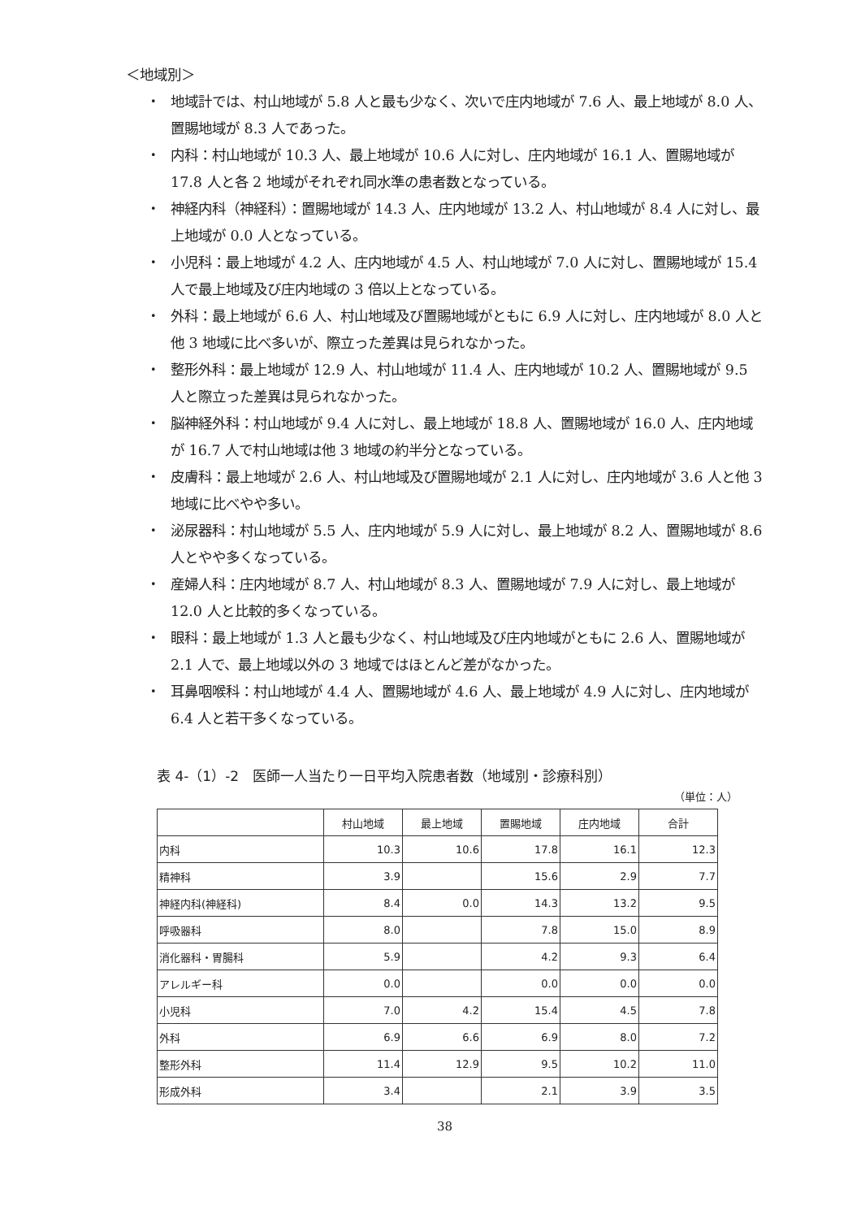＜地域別＞
・ 地域計では、村山地域が 5.8 人と最も少なく、次いで庄内地域が 7.6 人、最上地域が 8.0 人、置賜地域が 8.3 人であった。
・ 内科：村山地域が 10.3 人、最上地域が 10.6 人に対し、庄内地域が 16.1 人、置賜地域が 17.8 人と各 2 地域がそれぞれ同水準の患者数となっている。
・ 神経内科（神経科）：置賜地域が 14.3 人、庄内地域が 13.2 人、村山地域が 8.4 人に対し、最上地域が 0.0 人となっている。
・ 小児科：最上地域が 4.2 人、庄内地域が 4.5 人、村山地域が 7.0 人に対し、置賜地域が 15.4 人で最上地域及び庄内地域の 3 倍以上となっている。
・ 外科：最上地域が 6.6 人、村山地域及び置賜地域がともに 6.9 人に対し、庄内地域が 8.0 人と他 3 地域に比べ多いが、際立った差異は見られなかった。
・ 整形外科：最上地域が 12.9 人、村山地域が 11.4 人、庄内地域が 10.2 人、置賜地域が 9.5 人と際立った差異は見られなかった。
・ 脳神経外科：村山地域が 9.4 人に対し、最上地域が 18.8 人、置賜地域が 16.0 人、庄内地域が 16.7 人で村山地域は他 3 地域の約半分となっている。
・ 皮膚科：最上地域が 2.6 人、村山地域及び置賜地域が 2.1 人に対し、庄内地域が 3.6 人と他 3 地域に比べやや多い。
・ 泌尿器科：村山地域が 5.5 人、庄内地域が 5.9 人に対し、最上地域が 8.2 人、置賜地域が 8.6 人とやや多くなっている。
・ 産婦人科：庄内地域が 8.7 人、村山地域が 8.3 人、置賜地域が 7.9 人に対し、最上地域が 12.0 人と比較的多くなっている。
・ 眼科：最上地域が 1.3 人と最も少なく、村山地域及び庄内地域がともに 2.6 人、置賜地域が 2.1 人で、最上地域以外の 3 地域ではほとんど差がなかった。
・ 耳鼻咽喉科：村山地域が 4.4 人、置賜地域が 4.6 人、最上地域が 4.9 人に対し、庄内地域が 6.4 人と若干多くなっている。
表 4-（1）-2　医師一人当たり一日平均入院患者数（地域別・診療科別）
（単位：人）
| | 村山地域 | 最上地域 | 置賜地域 | 庄内地域 | 合計 |
| --- | --- | --- | --- | --- | --- |
| 内科 | 10.3 | 10.6 | 17.8 | 16.1 | 12.3 |
| 精神科 | 3.9 | | 15.6 | 2.9 | 7.7 |
| 神経内科(神経科) | 8.4 | 0.0 | 14.3 | 13.2 | 9.5 |
| 呼吸器科 | 8.0 | | 7.8 | 15.0 | 8.9 |
| 消化器科・胃腸科 | 5.9 | | 4.2 | 9.3 | 6.4 |
| アレルギー科 | 0.0 | | 0.0 | 0.0 | 0.0 |
| 小児科 | 7.0 | 4.2 | 15.4 | 4.5 | 7.8 |
| 外科 | 6.9 | 6.6 | 6.9 | 8.0 | 7.2 |
| 整形外科 | 11.4 | 12.9 | 9.5 | 10.2 | 11.0 |
| 形成外科 | 3.4 | | 2.1 | 3.9 | 3.5 |
38